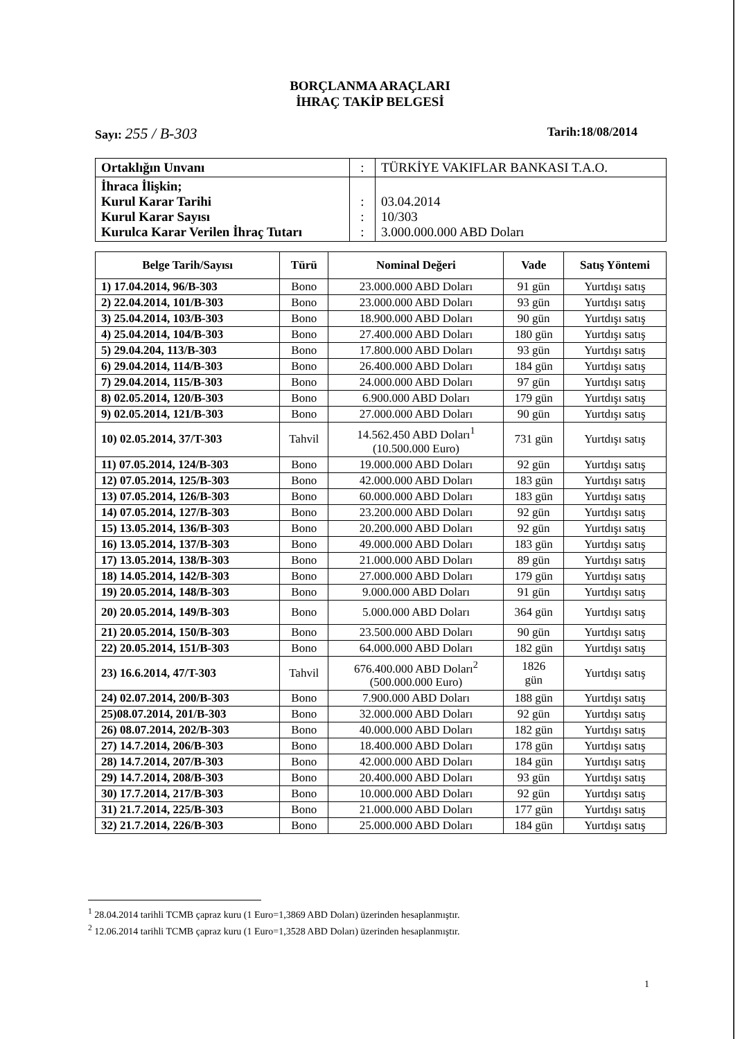BORÇLANMA ARAÇLARI
İHRAÇ TAKİP BELGESİ
Sayı: 255 / B-303 Tarih:18/08/2014
| Ortaklığın Unvanı | : | TÜRKİYE VAKIFLAR BANKASI T.A.O. |
| İhraca İlişkin; Kurul Karar Tarihi Kurul Karar Sayısı Kurulca Karar Verilen İhraç Tutarı | : : : | 03.04.2014 10/303 3.000.000.000 ABD Doları |
| Belge Tarih/Sayısı | Türü | Nominal Değeri | Vade | Satış Yöntemi |
| --- | --- | --- | --- | --- |
| 1) 17.04.2014, 96/B-303 | Bono | 23.000.000 ABD Doları | 91 gün | Yurtdışı satış |
| 2) 22.04.2014, 101/B-303 | Bono | 23.000.000 ABD Doları | 93 gün | Yurtdışı satış |
| 3) 25.04.2014, 103/B-303 | Bono | 18.900.000 ABD Doları | 90 gün | Yurtdışı satış |
| 4) 25.04.2014, 104/B-303 | Bono | 27.400.000 ABD Doları | 180 gün | Yurtdışı satış |
| 5) 29.04.204, 113/B-303 | Bono | 17.800.000 ABD Doları | 93 gün | Yurtdışı satış |
| 6) 29.04.2014, 114/B-303 | Bono | 26.400.000 ABD Doları | 184 gün | Yurtdışı satış |
| 7) 29.04.2014, 115/B-303 | Bono | 24.000.000 ABD Doları | 97 gün | Yurtdışı satış |
| 8) 02.05.2014, 120/B-303 | Bono | 6.900.000 ABD Doları | 179 gün | Yurtdışı satış |
| 9) 02.05.2014, 121/B-303 | Bono | 27.000.000 ABD Doları | 90 gün | Yurtdışı satış |
| 10) 02.05.2014, 37/T-303 | Tahvil | 14.562.450 ABD Doları<sup>1</sup> (10.500.000 Euro) | 731 gün | Yurtdışı satış |
| 11) 07.05.2014, 124/B-303 | Bono | 19.000.000 ABD Doları | 92 gün | Yurtdışı satış |
| 12) 07.05.2014, 125/B-303 | Bono | 42.000.000 ABD Doları | 183 gün | Yurtdışı satış |
| 13) 07.05.2014, 126/B-303 | Bono | 60.000.000 ABD Doları | 183 gün | Yurtdışı satış |
| 14) 07.05.2014, 127/B-303 | Bono | 23.200.000 ABD Doları | 92 gün | Yurtdışı satış |
| 15) 13.05.2014, 136/B-303 | Bono | 20.200.000 ABD Doları | 92 gün | Yurtdışı satış |
| 16) 13.05.2014, 137/B-303 | Bono | 49.000.000 ABD Doları | 183 gün | Yurtdışı satış |
| 17) 13.05.2014, 138/B-303 | Bono | 21.000.000 ABD Doları | 89 gün | Yurtdışı satış |
| 18) 14.05.2014, 142/B-303 | Bono | 27.000.000 ABD Doları | 179 gün | Yurtdışı satış |
| 19) 20.05.2014, 148/B-303 | Bono | 9.000.000 ABD Doları | 91 gün | Yurtdışı satış |
| 20) 20.05.2014, 149/B-303 | Bono | 5.000.000 ABD Doları | 364 gün | Yurtdışı satış |
| 21) 20.05.2014, 150/B-303 | Bono | 23.500.000 ABD Doları | 90 gün | Yurtdışı satış |
| 22) 20.05.2014, 151/B-303 | Bono | 64.000.000 ABD Doları | 182 gün | Yurtdışı satış |
| 23) 16.6.2014, 47/T-303 | Tahvil | 676.400.000 ABD Doları<sup>2</sup> (500.000.000 Euro) | 1826 gün | Yurtdışı satış |
| 24) 02.07.2014, 200/B-303 | Bono | 7.900.000 ABD Doları | 188 gün | Yurtdışı satış |
| 25)08.07.2014, 201/B-303 | Bono | 32.000.000 ABD Doları | 92 gün | Yurtdışı satış |
| 26) 08.07.2014, 202/B-303 | Bono | 40.000.000 ABD Doları | 182 gün | Yurtdışı satış |
| 27) 14.7.2014, 206/B-303 | Bono | 18.400.000 ABD Doları | 178 gün | Yurtdışı satış |
| 28) 14.7.2014, 207/B-303 | Bono | 42.000.000 ABD Doları | 184 gün | Yurtdışı satış |
| 29) 14.7.2014, 208/B-303 | Bono | 20.400.000 ABD Doları | 93 gün | Yurtdışı satış |
| 30) 17.7.2014, 217/B-303 | Bono | 10.000.000 ABD Doları | 92 gün | Yurtdışı satış |
| 31) 21.7.2014, 225/B-303 | Bono | 21.000.000 ABD Doları | 177 gün | Yurtdışı satış |
| 32) 21.7.2014, 226/B-303 | Bono | 25.000.000 ABD Doları | 184 gün | Yurtdışı satış |
<sup>1</sup> 28.04.2014 tarihli TCMB çapraz kuru (1 Euro=1,3869 ABD Doları) üzerinden hesaplanmıştır.
<sup>2</sup> 12.06.2014 tarihli TCMB çapraz kuru (1 Euro=1,3528 ABD Doları) üzerinden hesaplanmıştır.
1